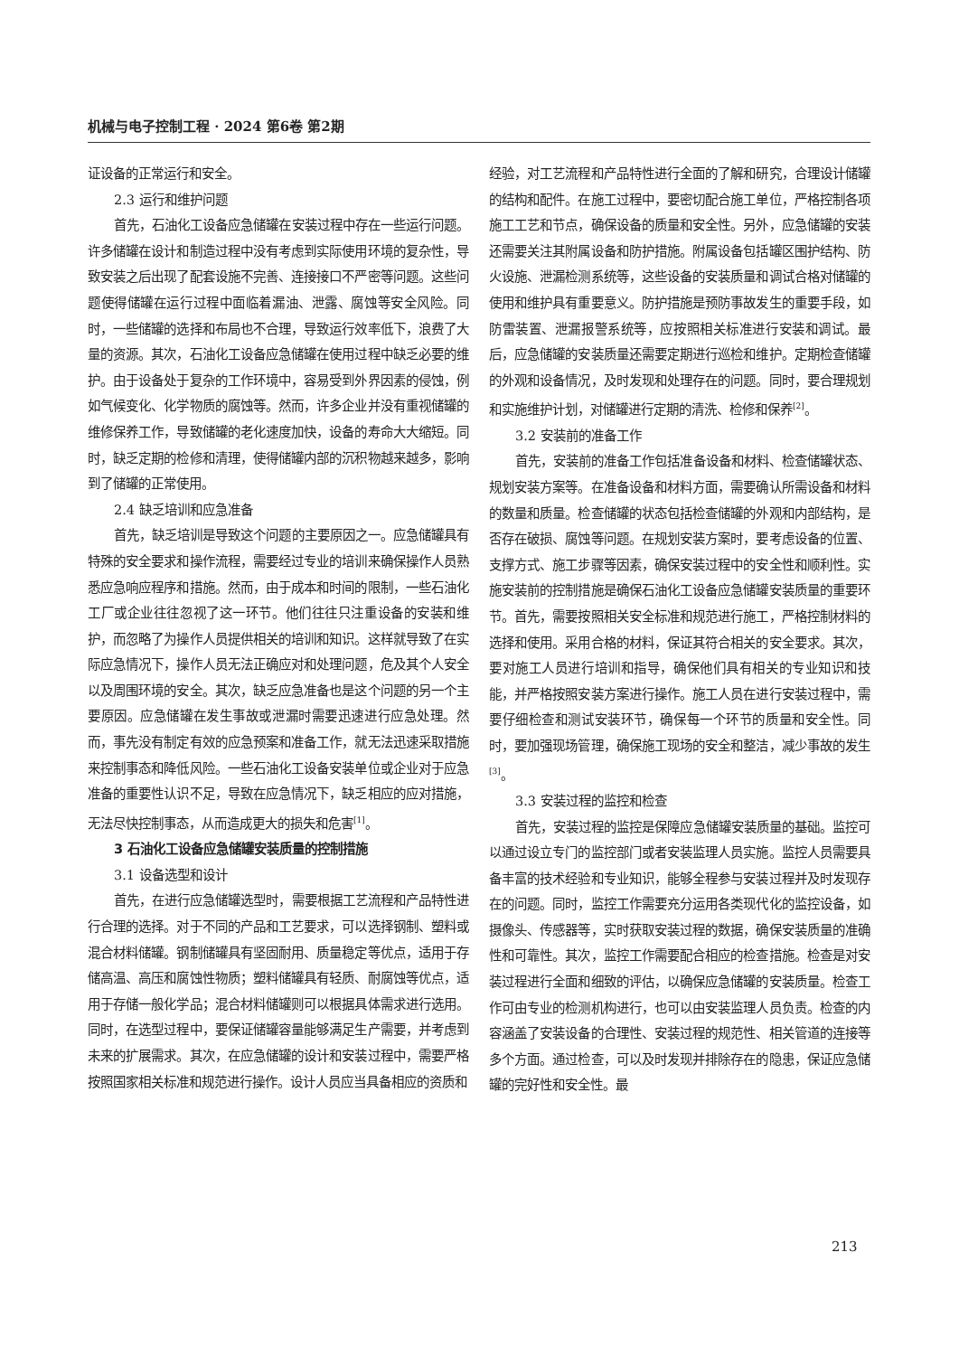机械与电子控制工程 · 2024 第6卷 第2期
证设备的正常运行和安全。
2.3 运行和维护问题
首先，石油化工设备应急储罐在安装过程中存在一些运行问题。许多储罐在设计和制造过程中没有考虑到实际使用环境的复杂性，导致安装之后出现了配套设施不完善、连接接口不严密等问题。这些问题使得储罐在运行过程中面临着漏油、泄露、腐蚀等安全风险。同时，一些储罐的选择和布局也不合理，导致运行效率低下，浪费了大量的资源。其次，石油化工设备应急储罐在使用过程中缺乏必要的维护。由于设备处于复杂的工作环境中，容易受到外界因素的侵蚀，例如气候变化、化学物质的腐蚀等。然而，许多企业并没有重视储罐的维修保养工作，导致储罐的老化速度加快，设备的寿命大大缩短。同时，缺乏定期的检修和清理，使得储罐内部的沉积物越来越多，影响到了储罐的正常使用。
2.4 缺乏培训和应急准备
首先，缺乏培训是导致这个问题的主要原因之一。应急储罐具有特殊的安全要求和操作流程，需要经过专业的培训来确保操作人员熟悉应急响应程序和措施。然而，由于成本和时间的限制，一些石油化工厂或企业往往忽视了这一环节。他们往往只注重设备的安装和维护，而忽略了为操作人员提供相关的培训和知识。这样就导致了在实际应急情况下，操作人员无法正确应对和处理问题，危及其个人安全以及周围环境的安全。其次，缺乏应急准备也是这个问题的另一个主要原因。应急储罐在发生事故或泄漏时需要迅速进行应急处理。然而，事先没有制定有效的应急预案和准备工作，就无法迅速采取措施来控制事态和降低风险。一些石油化工设备安装单位或企业对于应急准备的重要性认识不足，导致在应急情况下，缺乏相应的应对措施，无法尽快控制事态，从而造成更大的损失和危害<sup>[1]</sup>。
3 石油化工设备应急储罐安装质量的控制措施
3.1 设备选型和设计
首先，在进行应急储罐选型时，需要根据工艺流程和产品特性进行合理的选择。对于不同的产品和工艺要求，可以选择钢制、塑料或混合材料储罐。钢制储罐具有坚固耐用、质量稳定等优点，适用于存储高温、高压和腐蚀性物质；塑料储罐具有轻质、耐腐蚀等优点，适用于存储一般化学品；混合材料储罐则可以根据具体需求进行选用。同时，在选型过程中，要保证储罐容量能够满足生产需要，并考虑到未来的扩展需求。其次，在应急储罐的设计和安装过程中，需要严格按照国家相关标准和规范进行操作。设计人员应当具备相应的资质和
经验，对工艺流程和产品特性进行全面的了解和研究，合理设计储罐的结构和配件。在施工过程中，要密切配合施工单位，严格控制各项施工工艺和节点，确保设备的质量和安全性。另外，应急储罐的安装还需要关注其附属设备和防护措施。附属设备包括罐区围护结构、防火设施、泄漏检测系统等，这些设备的安装质量和调试合格对储罐的使用和维护具有重要意义。防护措施是预防事故发生的重要手段，如防雷装置、泄漏报警系统等，应按照相关标准进行安装和调试。最后，应急储罐的安装质量还需要定期进行巡检和维护。定期检查储罐的外观和设备情况，及时发现和处理存在的问题。同时，要合理规划和实施维护计划，对储罐进行定期的清洗、检修和保养<sup>[2]</sup>。
3.2 安装前的准备工作
首先，安装前的准备工作包括准备设备和材料、检查储罐状态、规划安装方案等。在准备设备和材料方面，需要确认所需设备和材料的数量和质量。检查储罐的状态包括检查储罐的外观和内部结构，是否存在破损、腐蚀等问题。在规划安装方案时，要考虑设备的位置、支撑方式、施工步骤等因素，确保安装过程中的安全性和顺利性。实施安装前的控制措施是确保石油化工设备应急储罐安装质量的重要环节。首先，需要按照相关安全标准和规范进行施工，严格控制材料的选择和使用。采用合格的材料，保证其符合相关的安全要求。其次，要对施工人员进行培训和指导，确保他们具有相关的专业知识和技能，并严格按照安装方案进行操作。施工人员在进行安装过程中，需要仔细检查和测试安装环节，确保每一个环节的质量和安全性。同时，要加强现场管理，确保施工现场的安全和整洁，减少事故的发生<sup>[3]</sup>。
3.3 安装过程的监控和检查
首先，安装过程的监控是保障应急储罐安装质量的基础。监控可以通过设立专门的监控部门或者安装监理人员实施。监控人员需要具备丰富的技术经验和专业知识，能够全程参与安装过程并及时发现存在的问题。同时，监控工作需要充分运用各类现代化的监控设备，如摄像头、传感器等，实时获取安装过程的数据，确保安装质量的准确性和可靠性。其次，监控工作需要配合相应的检查措施。检查是对安装过程进行全面和细致的评估，以确保应急储罐的安装质量。检查工作可由专业的检测机构进行，也可以由安装监理人员负责。检查的内容涵盖了安装设备的合理性、安装过程的规范性、相关管道的连接等多个方面。通过检查，可以及时发现并排除存在的隐患，保证应急储罐的完好性和安全性。最
213